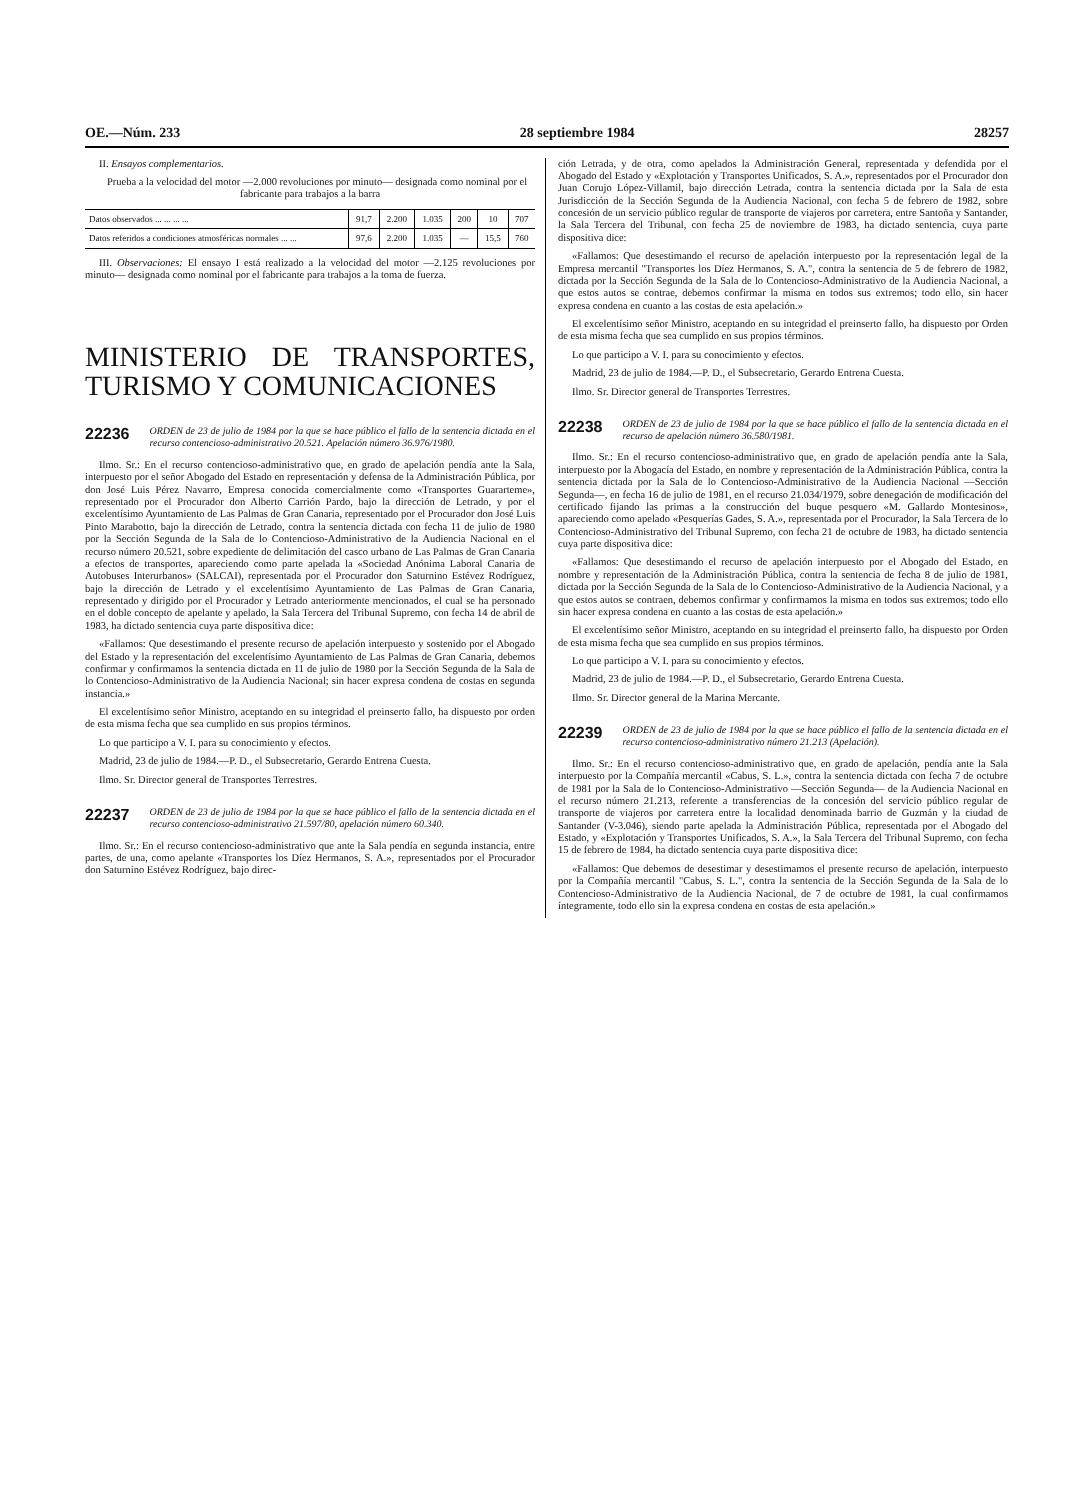OE.—Núm. 233 28 septiembre 1984 28257
II. Ensayos complementarios.
Prueba a la velocidad del motor —2.000 revoluciones por minuto— designada como nominal por el fabricante para trabajos a la barra
| Datos observados ... ... ... ... | 91,7 | 2.200 | 1.035 | 200 | 10 | 707 |
| Datos referidos a condiciones atmosféricas normales ... ... | 97,6 | 2.200 | 1.035 | — | 15,5 | 760 |
III. Observaciones: El ensayo I está realizado a la velocidad del motor —2.125 revoluciones por minuto— designada como nominal por el fabricante para trabajos a la toma de fuerza.
MINISTERIO DE TRANSPORTES, TURISMO Y COMUNICACIONES
22236 ORDEN de 23 de julio de 1984 por la que se hace público el fallo de la sentencia dictada en el recurso contencioso-administrativo 20.521. Apelación número 36.976/1980.
Ilmo. Sr.: En el recurso contencioso-administrativo que, en grado de apelación pendía ante la Sala, interpuesto por el señor Abogado del Estado en representación y defensa de la Administración Pública, por don José Luis Pérez Navarro, Empresa conocida comercialmente como «Transportes Guararteme», representado por el Procurador don Alberto Carrión Pardo, bajo la dirección de Letrado, y por el excelentísimo Ayuntamiento de Las Palmas de Gran Canaria, representado por el Procurador don José Luis Pinto Marabotto, bajo la dirección de Letrado, contra la sentencia dictada con fecha 11 de julio de 1980 por la Sección Segunda de la Sala de lo Contencioso-Administrativo de la Audiencia Nacional en el recurso número 20.521, sobre expediente de delimitación del casco urbano de Las Palmas de Gran Canaria a efectos de transportes, apareciendo como parte apelada la «Sociedad Anónima Laboral Canaria de Autobuses Interurbanos» (SALCAI), representada por el Procurador don Saturnino Estévez Rodríguez, bajo la dirección de Letrado y el excelentísimo Ayuntamiento de Las Palmas de Gran Canaria, representado y dirigido por el Procurador y Letrado anteriormente mencionados, el cual se ha personado en el doble concepto de apelante y apelado, la Sala Tercera del Tribunal Supremo, con fecha 14 de abril de 1983, ha dictado sentencia cuya parte dispositiva dice:
«Fallamos: Que desestimando el presente recurso de apelación interpuesto y sostenido por el Abogado del Estado y la representación del excelentísimo Ayuntamiento de Las Palmas de Gran Canaria, debemos confirmar y confirmamos la sentencia dictada en 11 de julio de 1980 por la Sección Segunda de la Sala de lo Contencioso-Administrativo de la Audiencia Nacional; sin hacer expresa condena de costas en segunda instancia.»
El excelentísimo señor Ministro, aceptando en su integridad el preinserto fallo, ha dispuesto por orden de esta misma fecha que sea cumplido en sus propios términos.
Lo que participo a V. I. para su conocimiento y efectos.
Madrid, 23 de julio de 1984.—P. D., el Subsecretario, Gerardo Entrena Cuesta.
Ilmo. Sr. Director general de Transportes Terrestres.
22237 ORDEN de 23 de julio de 1984 por la que se hace público el fallo de la sentencia dictada en el recurso contencioso-administrativo 21.597/80, apelación número 60.340.
Ilmo. Sr.: En el recurso contencioso-administrativo que ante la Sala pendía en segunda instancia, entre partes, de una, como apelante «Transportes los Díez Hermanos, S. A.», representados por el Procurador don Saturnino Estévez Rodríguez, bajo direc-
ción Letrada, y de otra, como apelados la Administración General, representada y defendida por el Abogado del Estado y «Explotación y Transportes Unificados, S. A.», representados por el Procurador don Juan Corujo López-Villamil, bajo dirección Letrada, contra la sentencia dictada por la Sala de esta Jurisdicción de la Sección Segunda de la Audiencia Nacional, con fecha 5 de febrero de 1982, sobre concesión de un servicio público regular de transporte de viajeros por carretera, entre Santoña y Santander, la Sala Tercera del Tribunal, con fecha 25 de noviembre de 1983, ha dictado sentencia, cuya parte dispositiva dice:
«Fallamos: Que desestimando el recurso de apelación interpuesto por la representación legal de la Empresa mercantil "Transportes los Díez Hermanos, S. A.", contra la sentencia de 5 de febrero de 1982, dictada por la Sección Segunda de la Sala de lo Contencioso-Administrativo de la Audiencia Nacional, a que estos autos se contrae, debemos confirmar la misma en todos sus extremos; todo ello, sin hacer expresa condena en cuanto a las costas de esta apelación.»
El excelentísimo señor Ministro, aceptando en su integridad el preinserto fallo, ha dispuesto por Orden de esta misma fecha que sea cumplido en sus propios términos.
Lo que participo a V. I. para su conocimiento y efectos.
Madrid, 23 de julio de 1984.—P. D., el Subsecretario, Gerardo Entrena Cuesta.
Ilmo. Sr. Director general de Transportes Terrestres.
22238 ORDEN de 23 de julio de 1984 por la que se hace público el fallo de la sentencia dictada en el recurso de apelación número 36.580/1981.
Ilmo. Sr.: En el recurso contencioso-administrativo que, en grado de apelación pendía ante la Sala, interpuesto por la Abogacía del Estado, en nombre y representación de la Administración Pública, contra la sentencia dictada por la Sala de lo Contencioso-Administrativo de la Audiencia Nacional —Sección Segunda—, en fecha 16 de julio de 1981, en el recurso 21.034/1979, sobre denegación de modificación del certificado fijando las primas a la construcción del buque pesquero «M. Gallardo Montesinos», apareciendo como apelado «Pesquerías Gades, S. A.», representada por el Procurador, la Sala Tercera de lo Contencioso-Administrativo del Tribunal Supremo, con fecha 21 de octubre de 1983, ha dictado sentencia cuya parte dispositiva dice:
«Fallamos: Que desestimando el recurso de apelación interpuesto por el Abogado del Estado, en nombre y representación de la Administración Pública, contra la sentencia de fecha 8 de julio de 1981, dictada por la Sección Segunda de la Sala de lo Contencioso-Administrativo de la Audiencia Nacional, y a que estos autos se contraen, debemos confirmar y confirmamos la misma en todos sus extremos; todo ello sin hacer expresa condena en cuanto a las costas de esta apelación.»
El excelentísimo señor Ministro, aceptando en su integridad el preinserto fallo, ha dispuesto por Orden de esta misma fecha que sea cumplido en sus propios términos.
Lo que participo a V. I. para su conocimiento y efectos.
Madrid, 23 de julio de 1984.—P. D., el Subsecretario, Gerardo Entrena Cuesta.
Ilmo. Sr. Director general de la Marina Mercante.
22239 ORDEN de 23 de julio de 1984 por la que se hace público el fallo de la sentencia dictada en el recurso contencioso-administrativo número 21.213 (Apelación).
Ilmo. Sr.: En el recurso contencioso-administrativo que, en grado de apelación, pendía ante la Sala interpuesto por la Compañía mercantil «Cabus, S. L.», contra la sentencia dictada con fecha 7 de octubre de 1981 por la Sala de lo Contencioso-Administrativo —Sección Segunda— de la Audiencia Nacional en el recurso número 21.213, referente a transferencias de la concesión del servicio público regular de transporte de viajeros por carretera entre la localidad denominada barrio de Guzmán y la ciudad de Santander (V-3.046), siendo parte apelada la Administración Pública, representada por el Abogado del Estado, y «Explotación y Transportes Unificados, S. A.», la Sala Tercera del Tribunal Supremo, con fecha 15 de febrero de 1984, ha dictado sentencia cuya parte dispositiva dice:
«Fallamos: Que debemos de desestimar y desestimamos el presente recurso de apelación, interpuesto por la Compañía mercantil "Cabus, S. L.", contra la sentencia de la Sección Segunda de la Sala de lo Contencioso-Administrativo de la Audiencia Nacional, de 7 de octubre de 1981, la cual confirmamos íntegramente, todo ello sin la expresa condena en costas de esta apelación.»